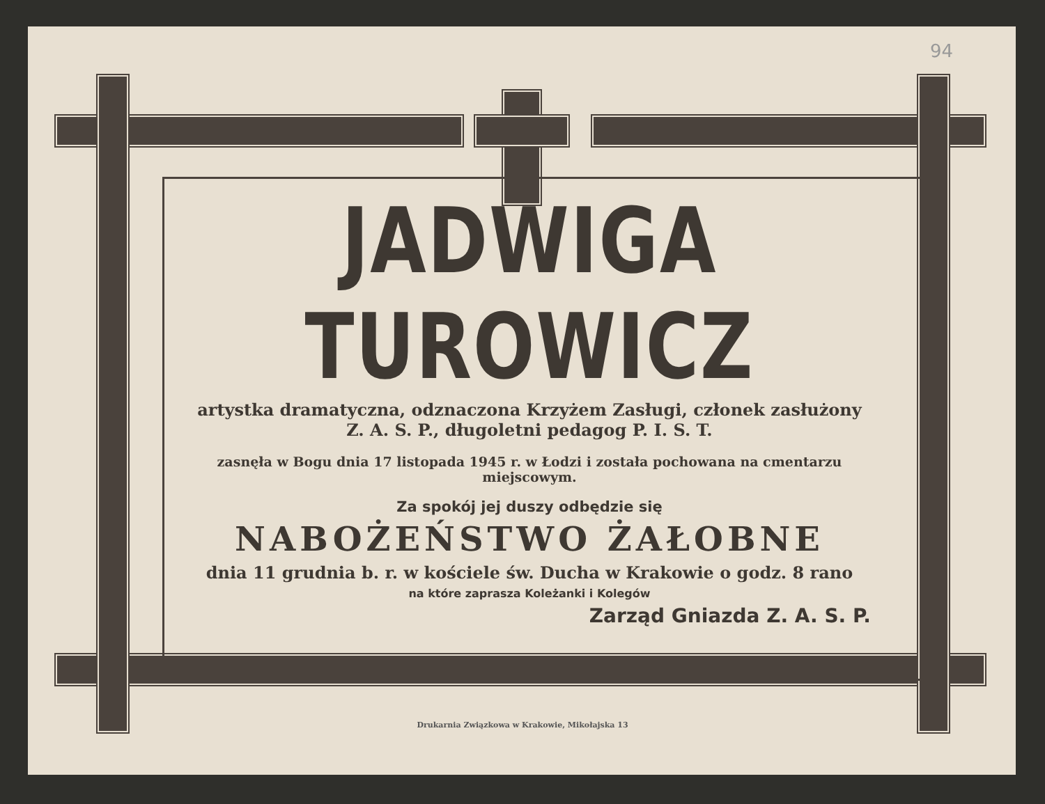94
JADWIGA TUROWICZ
artystka dramatyczna, odznaczona Krzyżem Zasługi, członek zasłużony Z. A. S. P., długoletni pedagog P. I. S. T.
zasnęła w Bogu dnia 17 listopada 1945 r. w Łodzi i została pochowana na cmentarzu miejscowym.
Za spokój jej duszy odbędzie się
NABOŻEŃSTWO ŻAŁOBNE
dnia 11 grudnia b. r. w kościele św. Ducha w Krakowie o godz. 8 rano
na które zaprasza Koleżanki i Kolegów
Zarząd Gniazda Z. A. S. P.
Drukarnia Związkowa w Krakowie, Mikołajska 13